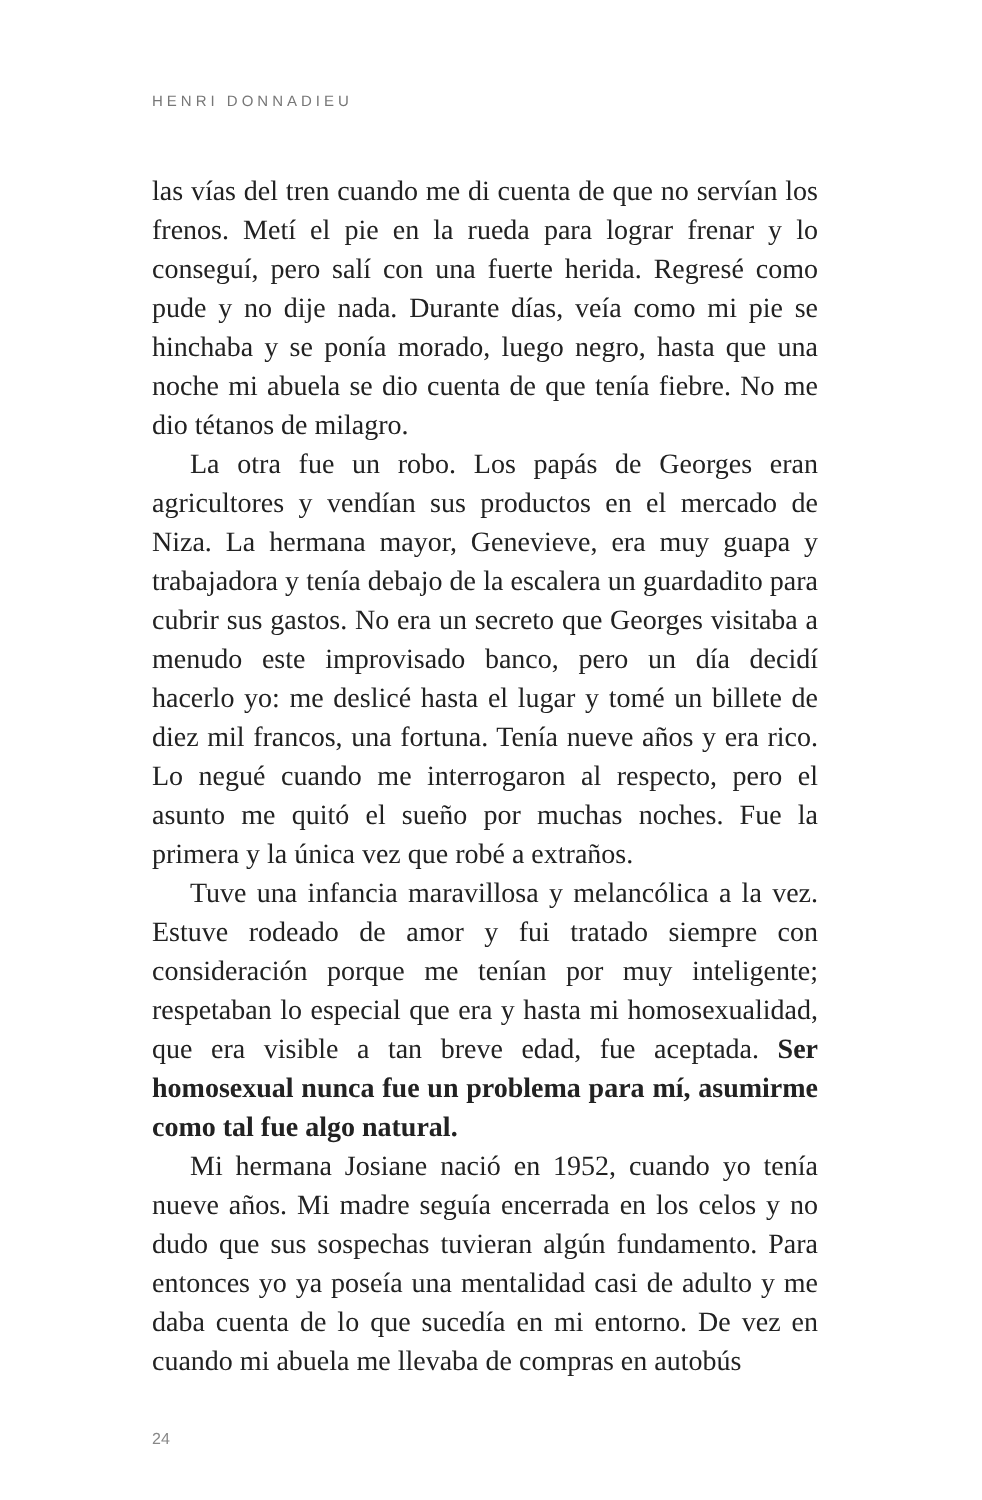HENRI DONNADIEU
las vías del tren cuando me di cuenta de que no servían los frenos. Metí el pie en la rueda para lograr frenar y lo conseguí, pero salí con una fuerte herida. Regresé como pude y no dije nada. Durante días, veía como mi pie se hinchaba y se ponía morado, luego negro, hasta que una noche mi abuela se dio cuenta de que tenía fiebre. No me dio tétanos de milagro.
La otra fue un robo. Los papás de Georges eran agricultores y vendían sus productos en el mercado de Niza. La hermana mayor, Genevieve, era muy guapa y trabajadora y tenía debajo de la escalera un guardadito para cubrir sus gastos. No era un secreto que Georges visitaba a menudo este improvisado banco, pero un día decidí hacerlo yo: me deslicé hasta el lugar y tomé un billete de diez mil francos, una fortuna. Tenía nueve años y era rico. Lo negué cuando me interrogaron al respecto, pero el asunto me quitó el sueño por muchas noches. Fue la primera y la única vez que robé a extraños.
Tuve una infancia maravillosa y melancólica a la vez. Estuve rodeado de amor y fui tratado siempre con consideración porque me tenían por muy inteligente; respetaban lo especial que era y hasta mi homosexualidad, que era visible a tan breve edad, fue aceptada. Ser homosexual nunca fue un problema para mí, asumirme como tal fue algo natural.
Mi hermana Josiane nació en 1952, cuando yo tenía nueve años. Mi madre seguía encerrada en los celos y no dudo que sus sospechas tuvieran algún fundamento. Para entonces yo ya poseía una mentalidad casi de adulto y me daba cuenta de lo que sucedía en mi entorno. De vez en cuando mi abuela me llevaba de compras en autobús
24